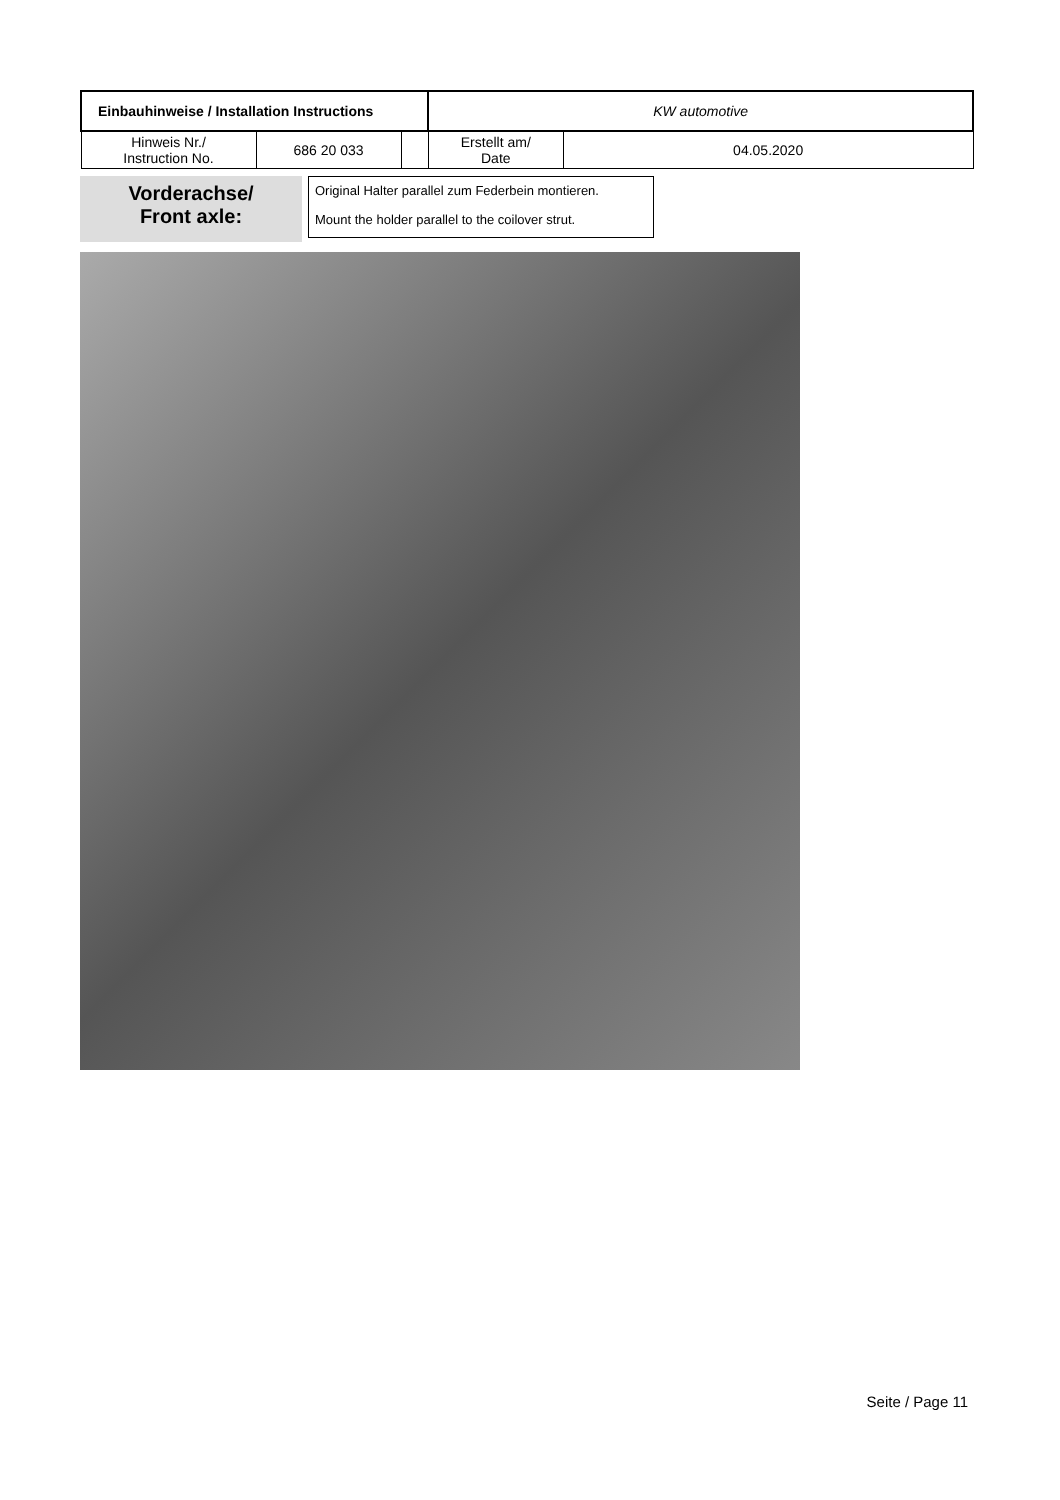| Einbauhinweise / Installation Instructions | | | KW automotive | |
| Hinweis Nr./ Instruction No. | 686 20 033 | | Erstellt am/ Date | 04.05.2020 |
Vorderachse/
Front axle:
Original Halter parallel zum Federbein montieren.
Mount the holder parallel to the coilover strut.
Seite / Page 11